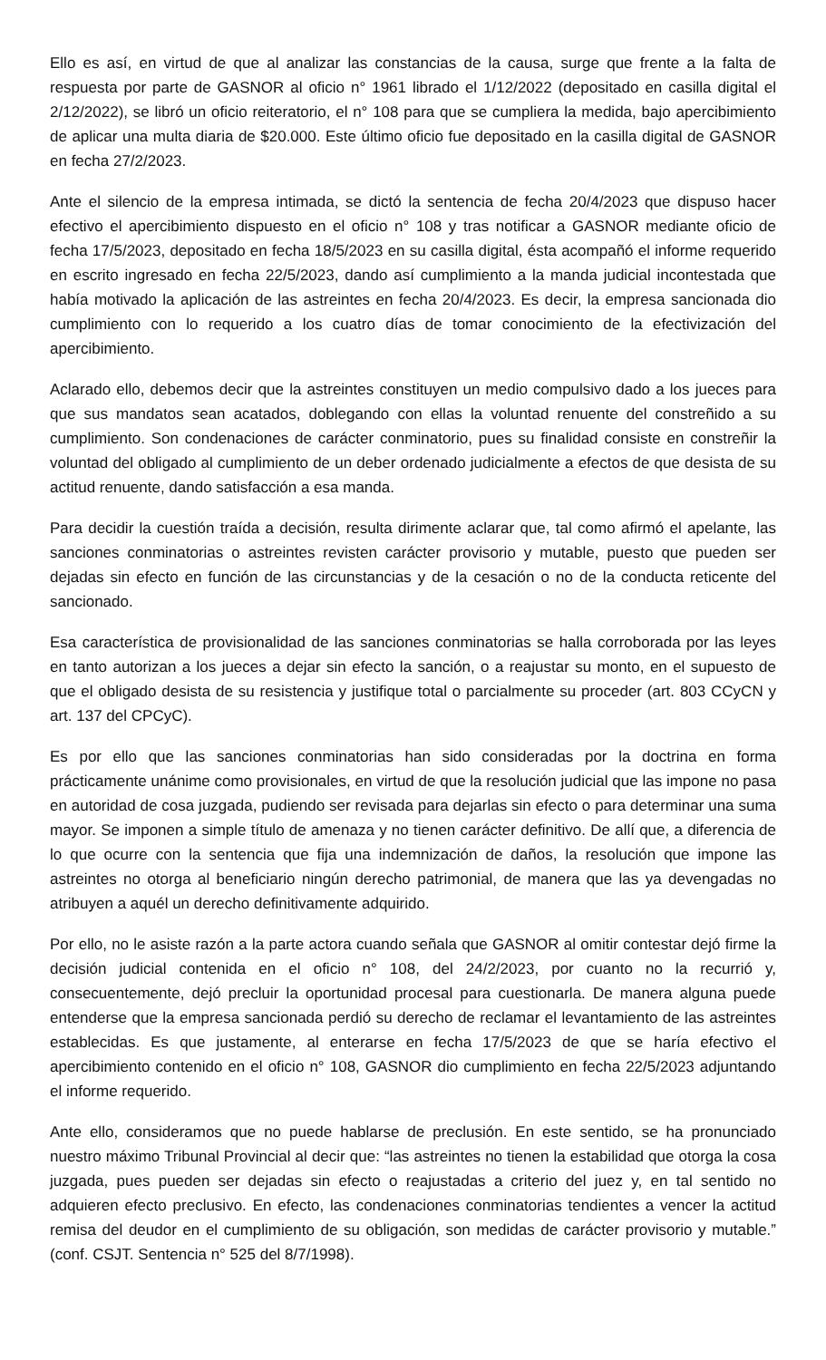Ello es así, en virtud de que al analizar las constancias de la causa, surge que frente a la falta de respuesta por parte de GASNOR al oficio n° 1961 librado el 1/12/2022 (depositado en casilla digital el 2/12/2022), se libró un oficio reiteratorio, el n° 108 para que se cumpliera la medida, bajo apercibimiento de aplicar una multa diaria de $20.000. Este último oficio fue depositado en la casilla digital de GASNOR en fecha 27/2/2023.
Ante el silencio de la empresa intimada, se dictó la sentencia de fecha 20/4/2023 que dispuso hacer efectivo el apercibimiento dispuesto en el oficio n° 108 y tras notificar a GASNOR mediante oficio de fecha 17/5/2023, depositado en fecha 18/5/2023 en su casilla digital, ésta acompañó el informe requerido en escrito ingresado en fecha 22/5/2023, dando así cumplimiento a la manda judicial incontestada que había motivado la aplicación de las astreintes en fecha 20/4/2023. Es decir, la empresa sancionada dio cumplimiento con lo requerido a los cuatro días de tomar conocimiento de la efectivización del apercibimiento.
Aclarado ello, debemos decir que la astreintes constituyen un medio compulsivo dado a los jueces para que sus mandatos sean acatados, doblegando con ellas la voluntad renuente del constreñido a su cumplimiento. Son condenaciones de carácter conminatorio, pues su finalidad consiste en constreñir la voluntad del obligado al cumplimiento de un deber ordenado judicialmente a efectos de que desista de su actitud renuente, dando satisfacción a esa manda.
Para decidir la cuestión traída a decisión, resulta dirimente aclarar que, tal como afirmó el apelante, las sanciones conminatorias o astreintes revisten carácter provisorio y mutable, puesto que pueden ser dejadas sin efecto en función de las circunstancias y de la cesación o no de la conducta reticente del sancionado.
Esa característica de provisionalidad de las sanciones conminatorias se halla corroborada por las leyes en tanto autorizan a los jueces a dejar sin efecto la sanción, o a reajustar su monto, en el supuesto de que el obligado desista de su resistencia y justifique total o parcialmente su proceder (art. 803 CCyCN y art. 137 del CPCyC).
Es por ello que las sanciones conminatorias han sido consideradas por la doctrina en forma prácticamente unánime como provisionales, en virtud de que la resolución judicial que las impone no pasa en autoridad de cosa juzgada, pudiendo ser revisada para dejarlas sin efecto o para determinar una suma mayor. Se imponen a simple título de amenaza y no tienen carácter definitivo. De allí que, a diferencia de lo que ocurre con la sentencia que fija una indemnización de daños, la resolución que impone las astreintes no otorga al beneficiario ningún derecho patrimonial, de manera que las ya devengadas no atribuyen a aquél un derecho definitivamente adquirido.
Por ello, no le asiste razón a la parte actora cuando señala que GASNOR al omitir contestar dejó firme la decisión judicial contenida en el oficio n° 108, del 24/2/2023, por cuanto no la recurrió y, consecuentemente, dejó precluir la oportunidad procesal para cuestionarla. De manera alguna puede entenderse que la empresa sancionada perdió su derecho de reclamar el levantamiento de las astreintes establecidas. Es que justamente, al enterarse en fecha 17/5/2023 de que se haría efectivo el apercibimiento contenido en el oficio n° 108, GASNOR dio cumplimiento en fecha 22/5/2023 adjuntando el informe requerido.
Ante ello, consideramos que no puede hablarse de preclusión. En este sentido, se ha pronunciado nuestro máximo Tribunal Provincial al decir que: “las astreintes no tienen la estabilidad que otorga la cosa juzgada, pues pueden ser dejadas sin efecto o reajustadas a criterio del juez y, en tal sentido no adquieren efecto preclusivo. En efecto, las condenaciones conminatorias tendientes a vencer la actitud remisa del deudor en el cumplimiento de su obligación, son medidas de carácter provisorio y mutable.” (conf. CSJT. Sentencia n° 525 del 8/7/1998).